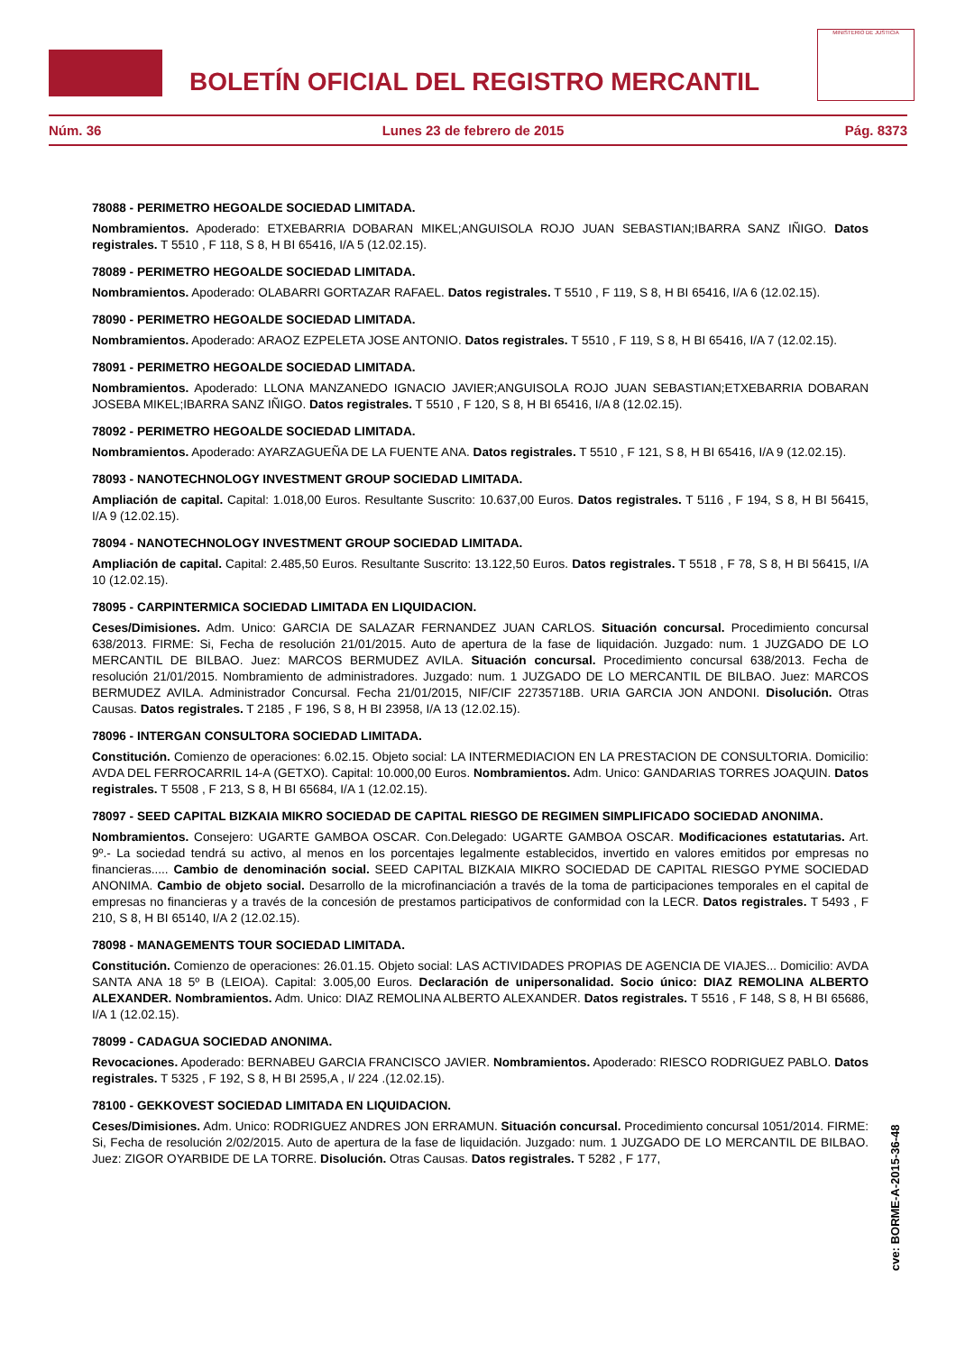BOLETÍN OFICIAL DEL REGISTRO MERCANTIL
MINISTERIO DE JUSTICIA
Núm. 36 Lunes 23 de febrero de 2015 Pág. 8373
78088 - PERIMETRO HEGOALDE SOCIEDAD LIMITADA.
Nombramientos. Apoderado: ETXEBARRIA DOBARAN MIKEL;ANGUISOLA ROJO JUAN SEBASTIAN;IBARRA SANZ IÑIGO. Datos registrales. T 5510 , F 118, S 8, H BI 65416, I/A 5 (12.02.15).
78089 - PERIMETRO HEGOALDE SOCIEDAD LIMITADA.
Nombramientos. Apoderado: OLABARRI GORTAZAR RAFAEL. Datos registrales. T 5510 , F 119, S 8, H BI 65416, I/A 6 (12.02.15).
78090 - PERIMETRO HEGOALDE SOCIEDAD LIMITADA.
Nombramientos. Apoderado: ARAOZ EZPELETA JOSE ANTONIO. Datos registrales. T 5510 , F 119, S 8, H BI 65416, I/A 7 (12.02.15).
78091 - PERIMETRO HEGOALDE SOCIEDAD LIMITADA.
Nombramientos. Apoderado: LLONA MANZANEDO IGNACIO JAVIER;ANGUISOLA ROJO JUAN SEBASTIAN;ETXEBARRIA DOBARAN JOSEBA MIKEL;IBARRA SANZ IÑIGO. Datos registrales. T 5510 , F 120, S 8, H BI 65416, I/A 8 (12.02.15).
78092 - PERIMETRO HEGOALDE SOCIEDAD LIMITADA.
Nombramientos. Apoderado: AYARZAGUEÑA DE LA FUENTE ANA. Datos registrales. T 5510 , F 121, S 8, H BI 65416, I/A 9 (12.02.15).
78093 - NANOTECHNOLOGY INVESTMENT GROUP SOCIEDAD LIMITADA.
Ampliación de capital. Capital: 1.018,00 Euros. Resultante Suscrito: 10.637,00 Euros. Datos registrales. T 5116 , F 194, S 8, H BI 56415, I/A 9 (12.02.15).
78094 - NANOTECHNOLOGY INVESTMENT GROUP SOCIEDAD LIMITADA.
Ampliación de capital. Capital: 2.485,50 Euros. Resultante Suscrito: 13.122,50 Euros. Datos registrales. T 5518 , F 78, S 8, H BI 56415, I/A 10 (12.02.15).
78095 - CARPINTERMICA SOCIEDAD LIMITADA EN LIQUIDACION.
Ceses/Dimisiones. Adm. Unico: GARCIA DE SALAZAR FERNANDEZ JUAN CARLOS. Situación concursal. Procedimiento concursal 638/2013. FIRME: Si, Fecha de resolución 21/01/2015. Auto de apertura de la fase de liquidación. Juzgado: num. 1 JUZGADO DE LO MERCANTIL DE BILBAO. Juez: MARCOS BERMUDEZ AVILA. Situación concursal. Procedimiento concursal 638/2013. Fecha de resolución 21/01/2015. Nombramiento de administradores. Juzgado: num. 1 JUZGADO DE LO MERCANTIL DE BILBAO. Juez: MARCOS BERMUDEZ AVILA. Administrador Concursal. Fecha 21/01/2015, NIF/CIF 22735718B. URIA GARCIA JON ANDONI. Disolución. Otras Causas. Datos registrales. T 2185 , F 196, S 8, H BI 23958, I/A 13 (12.02.15).
78096 - INTERGAN CONSULTORA SOCIEDAD LIMITADA.
Constitución. Comienzo de operaciones: 6.02.15. Objeto social: LA INTERMEDIACION EN LA PRESTACION DE CONSULTORIA. Domicilio: AVDA DEL FERROCARRIL 14-A (GETXO). Capital: 10.000,00 Euros. Nombramientos. Adm. Unico: GANDARIAS TORRES JOAQUIN. Datos registrales. T 5508 , F 213, S 8, H BI 65684, I/A 1 (12.02.15).
78097 - SEED CAPITAL BIZKAIA MIKRO SOCIEDAD DE CAPITAL RIESGO DE REGIMEN SIMPLIFICADO SOCIEDAD ANONIMA.
Nombramientos. Consejero: UGARTE GAMBOA OSCAR. Con.Delegado: UGARTE GAMBOA OSCAR. Modificaciones estatutarias. Art. 9º.- La sociedad tendrá su activo, al menos en los porcentajes legalmente establecidos, invertido en valores emitidos por empresas no financieras..... Cambio de denominación social. SEED CAPITAL BIZKAIA MIKRO SOCIEDAD DE CAPITAL RIESGO PYME SOCIEDAD ANONIMA. Cambio de objeto social. Desarrollo de la microfinanciación a través de la toma de participaciones temporales en el capital de empresas no financieras y a través de la concesión de prestamos participativos de conformidad con la LECR. Datos registrales. T 5493 , F 210, S 8, H BI 65140, I/A 2 (12.02.15).
78098 - MANAGEMENTS TOUR SOCIEDAD LIMITADA.
Constitución. Comienzo de operaciones: 26.01.15. Objeto social: LAS ACTIVIDADES PROPIAS DE AGENCIA DE VIAJES... Domicilio: AVDA SANTA ANA 18 5º B (LEIOA). Capital: 3.005,00 Euros. Declaración de unipersonalidad. Socio único: DIAZ REMOLINA ALBERTO ALEXANDER. Nombramientos. Adm. Unico: DIAZ REMOLINA ALBERTO ALEXANDER. Datos registrales. T 5516 , F 148, S 8, H BI 65686, I/A 1 (12.02.15).
78099 - CADAGUA SOCIEDAD ANONIMA.
Revocaciones. Apoderado: BERNABEU GARCIA FRANCISCO JAVIER. Nombramientos. Apoderado: RIESCO RODRIGUEZ PABLO. Datos registrales. T 5325 , F 192, S 8, H BI 2595,A , I/ 224 .(12.02.15).
78100 - GEKKOVEST SOCIEDAD LIMITADA EN LIQUIDACION.
Ceses/Dimisiones. Adm. Unico: RODRIGUEZ ANDRES JON ERRAMUN. Situación concursal. Procedimiento concursal 1051/2014. FIRME: Si, Fecha de resolución 2/02/2015. Auto de apertura de la fase de liquidación. Juzgado: num. 1 JUZGADO DE LO MERCANTIL DE BILBAO. Juez: ZIGOR OYARBIDE DE LA TORRE. Disolución. Otras Causas. Datos registrales. T 5282 , F 177,
cve: BORME-A-2015-36-48